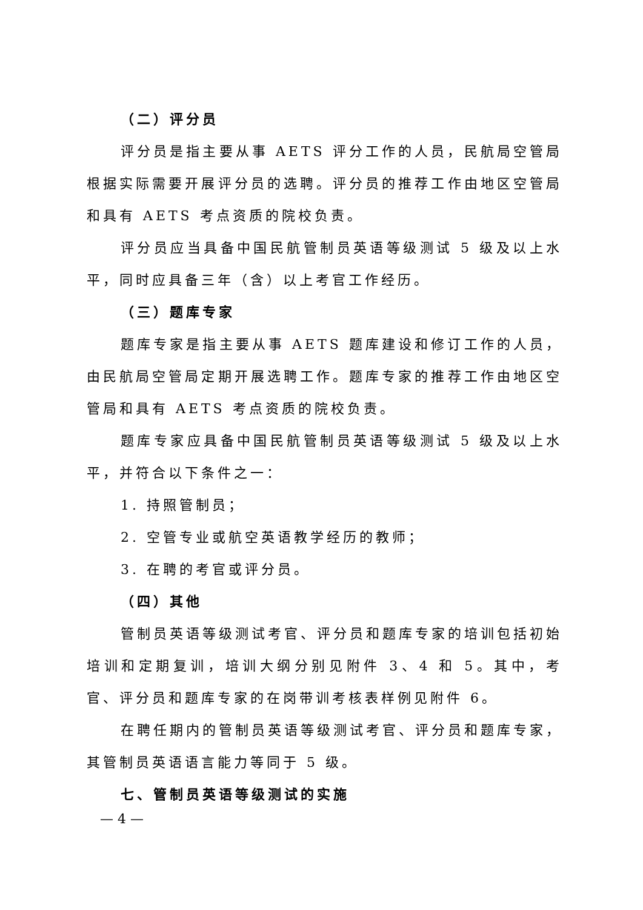（二）评分员
评分员是指主要从事 AETS 评分工作的人员，民航局空管局根据实际需要开展评分员的选聘。评分员的推荐工作由地区空管局和具有 AETS 考点资质的院校负责。
评分员应当具备中国民航管制员英语等级测试 5 级及以上水平，同时应具备三年（含）以上考官工作经历。
（三）题库专家
题库专家是指主要从事 AETS 题库建设和修订工作的人员，由民航局空管局定期开展选聘工作。题库专家的推荐工作由地区空管局和具有 AETS 考点资质的院校负责。
题库专家应具备中国民航管制员英语等级测试 5 级及以上水平，并符合以下条件之一：
1. 持照管制员；
2. 空管专业或航空英语教学经历的教师；
3. 在聘的考官或评分员。
（四）其他
管制员英语等级测试考官、评分员和题库专家的培训包括初始培训和定期复训，培训大纲分别见附件 3、4 和 5。其中，考官、评分员和题库专家的在岗带训考核表样例见附件 6。
在聘任期内的管制员英语等级测试考官、评分员和题库专家，其管制员英语语言能力等同于 5 级。
七、管制员英语等级测试的实施
— 4 —